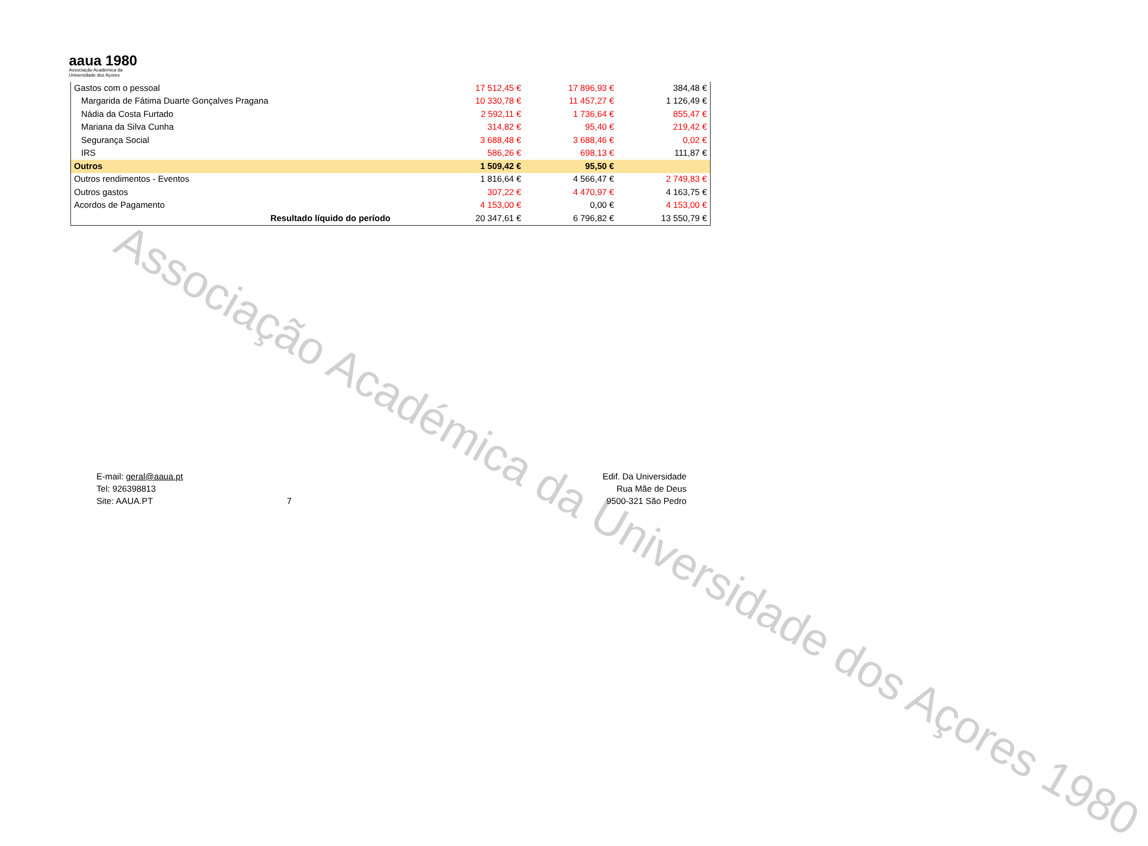aaua 1980
Associação Académica da
Universidade dos Açores
Associação Académica da Universidade dos Açores 1980
| Gastos com o pessoal | 17 512,45 € | 17 896,93 € | 384,48 € |
| Margarida de Fátima Duarte Gonçalves Pragana | 10 330,78 € | 11 457,27 € | 1 126,49 € |
| Nádia da Costa Furtado | 2 592,11 € | 1 736,64 € | 855,47 € |
| Mariana da Silva Cunha | 314,82 € | 95,40 € | 219,42 € |
| Segurança Social | 3 688,48 € | 3 688,46 € | 0,02 € |
| IRS | 586,26 € | 698,13 € | 111,87 € |
| Outros | 1 509,42 € | 95,50 € | |
| Outros rendimentos - Eventos | 1 816,64 € | 4 566,47 € | 2 749,83 € |
| Outros gastos | 307,22 € | 4 470,97 € | 4 163,75 € |
| Acordos de Pagamento | 4 153,00 € | 0,00 € | 4 153,00 € |
| Resultado líquido do período | 20 347,61 € | 6 796,82 € | 13 550,79 € |
E-mail: geral@aaua.pt
Tel: 926398813
Site: AAUA.PT
7
Edif. Da Universidade
Rua Mãe de Deus
9500-321 São Pedro